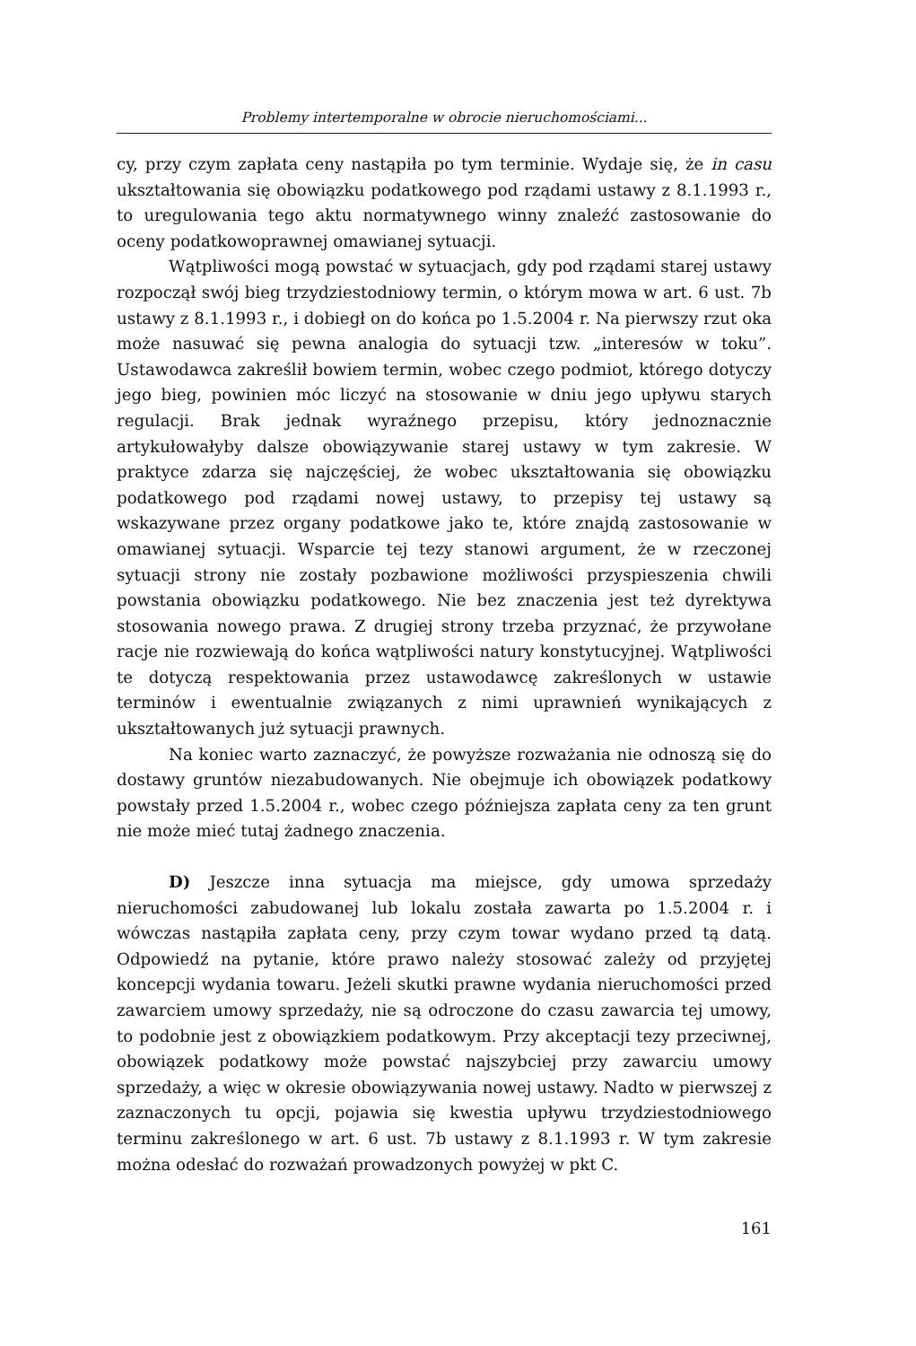Problemy intertemporalne w obrocie nieruchomościami...
cy, przy czym zapłata ceny nastąpiła po tym terminie. Wydaje się, że in casu ukształtowania się obowiązku podatkowego pod rządami ustawy z 8.1.1993 r., to uregulowania tego aktu normatywnego winny znaleźć zastosowanie do oceny podatkowoprawnej omawianej sytuacji.
Wątpliwości mogą powstać w sytuacjach, gdy pod rządami starej ustawy rozpoczął swój bieg trzydziestodniowy termin, o którym mowa w art. 6 ust. 7b ustawy z 8.1.1993 r., i dobiegł on do końca po 1.5.2004 r. Na pierwszy rzut oka może nasuwać się pewna analogia do sytuacji tzw. „interesów w toku”. Ustawodawca zakreślił bowiem termin, wobec czego podmiot, którego dotyczy jego bieg, powinien móc liczyć na stosowanie w dniu jego upływu starych regulacji. Brak jednak wyraźnego przepisu, który jednoznacznie artykułowałyby dalsze obowiązywanie starej ustawy w tym zakresie. W praktyce zdarza się najczęściej, że wobec ukształtowania się obowiązku podatkowego pod rządami nowej ustawy, to przepisy tej ustawy są wskazywane przez organy podatkowe jako te, które znajdą zastosowanie w omawianej sytuacji. Wsparcie tej tezy stanowi argument, że w rzeczonej sytuacji strony nie zostały pozbawione możliwości przyspieszenia chwili powstania obowiązku podatkowego. Nie bez znaczenia jest też dyrektywa stosowania nowego prawa. Z drugiej strony trzeba przyznać, że przywołane racje nie rozwiewają do końca wątpliwości natury konstytucyjnej. Wątpliwości te dotyczą respektowania przez ustawodawcę zakreślonych w ustawie terminów i ewentualnie związanych z nimi uprawnień wynikających z ukształtowanych już sytuacji prawnych.
Na koniec warto zaznaczyć, że powyższe rozważania nie odnoszą się do dostawy gruntów niezabudowanych. Nie obejmuje ich obowiązek podatkowy powstały przed 1.5.2004 r., wobec czego późniejsza zapłata ceny za ten grunt nie może mieć tutaj żadnego znaczenia.
D) Jeszcze inna sytuacja ma miejsce, gdy umowa sprzedaży nieruchomości zabudowanej lub lokalu została zawarta po 1.5.2004 r. i wówczas nastąpiła zapłata ceny, przy czym towar wydano przed tą datą. Odpowiedź na pytanie, które prawo należy stosować zależy od przyjętej koncepcji wydania towaru. Jeżeli skutki prawne wydania nieruchomości przed zawarciem umowy sprzedaży, nie są odroczone do czasu zawarcia tej umowy, to podobnie jest z obowiązkiem podatkowym. Przy akceptacji tezy przeciwnej, obowiązek podatkowy może powstać najszybciej przy zawarciu umowy sprzedaży, a więc w okresie obowiązywania nowej ustawy. Nadto w pierwszej z zaznaczonych tu opcji, pojawia się kwestia upływu trzydziestodniowego terminu zakreślonego w art. 6 ust. 7b ustawy z 8.1.1993 r. W tym zakresie można odesłać do rozważań prowadzonych powyżej w pkt C.
161